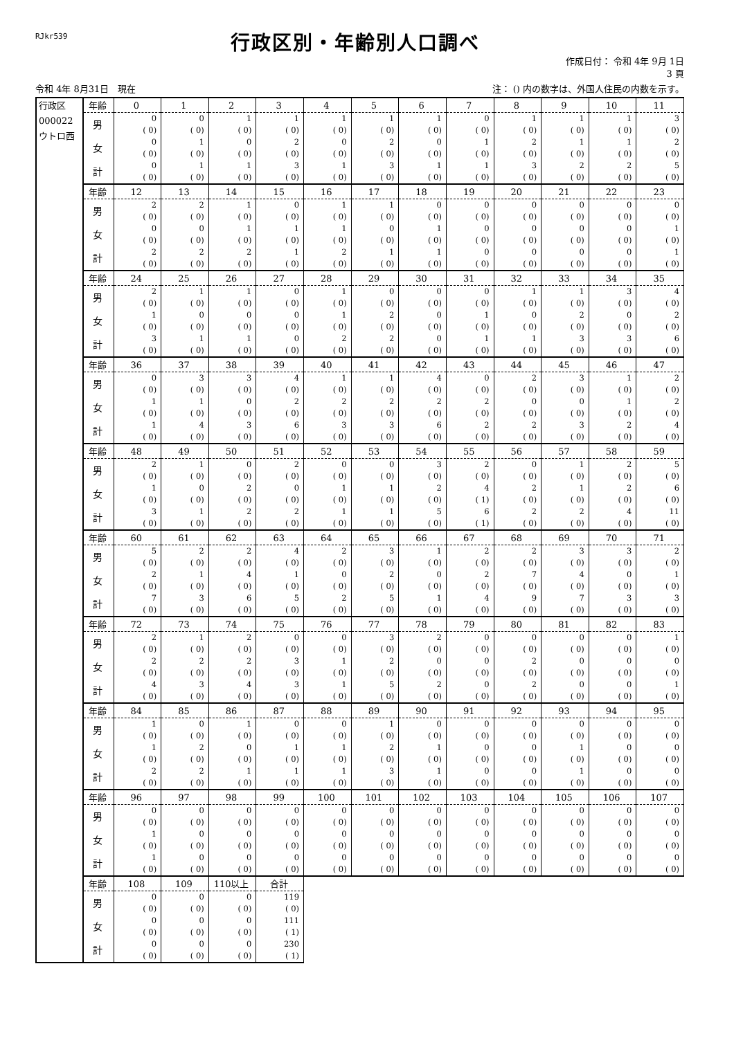RJkr539
行政区別・年齢別人口調べ
作成日付： 令和 4年 9月 1日
3 頁
令和 4年 8月31日　現在 注： () 内の数字は、外国人住民の内数を示す。
| 行政区 000022 ウトロ西 | 年齢 | 0 | 1 | 2 | 3 | 4 | 5 | 6 | 7 | 8 | 9 | 10 | 11 |
| | 男 | 0 ( 0) | 0 ( 0) | 1 ( 0) | 1 ( 0) | 1 ( 0) | 1 ( 0) | 1 ( 0) | 0 ( 0) | 1 ( 0) | 1 ( 0) | 1 ( 0) | 3 ( 0) |
| | 女 | 0 ( 0) | 1 ( 0) | 0 ( 0) | 2 ( 0) | 0 ( 0) | 2 ( 0) | 0 ( 0) | 1 ( 0) | 2 ( 0) | 1 ( 0) | 1 ( 0) | 2 ( 0) |
| | 計 | 0 ( 0) | 1 ( 0) | 1 ( 0) | 3 ( 0) | 1 ( 0) | 3 ( 0) | 1 ( 0) | 1 ( 0) | 3 ( 0) | 2 ( 0) | 2 ( 0) | 5 ( 0) |
| | 年齢 | 12 | 13 | 14 | 15 | 16 | 17 | 18 | 19 | 20 | 21 | 22 | 23 |
| | 男 | 2 ( 0) | 2 ( 0) | 1 ( 0) | 0 ( 0) | 1 ( 0) | 1 ( 0) | 0 ( 0) | 0 ( 0) | 0 ( 0) | 0 ( 0) | 0 ( 0) | 0 ( 0) |
| | 女 | 0 ( 0) | 0 ( 0) | 1 ( 0) | 1 ( 0) | 1 ( 0) | 0 ( 0) | 1 ( 0) | 0 ( 0) | 0 ( 0) | 0 ( 0) | 0 ( 0) | 1 ( 0) |
| | 計 | 2 ( 0) | 2 ( 0) | 2 ( 0) | 1 ( 0) | 2 ( 0) | 1 ( 0) | 1 ( 0) | 0 ( 0) | 0 ( 0) | 0 ( 0) | 0 ( 0) | 1 ( 0) |
| | 年齢 | 24 | 25 | 26 | 27 | 28 | 29 | 30 | 31 | 32 | 33 | 34 | 35 |
| | 男 | 2 ( 0) | 1 ( 0) | 1 ( 0) | 0 ( 0) | 1 ( 0) | 0 ( 0) | 0 ( 0) | 0 ( 0) | 1 ( 0) | 1 ( 0) | 3 ( 0) | 4 ( 0) |
| | 女 | 1 ( 0) | 0 ( 0) | 0 ( 0) | 0 ( 0) | 1 ( 0) | 2 ( 0) | 0 ( 0) | 1 ( 0) | 0 ( 0) | 2 ( 0) | 0 ( 0) | 2 ( 0) |
| | 計 | 3 ( 0) | 1 ( 0) | 1 ( 0) | 0 ( 0) | 2 ( 0) | 2 ( 0) | 0 ( 0) | 1 ( 0) | 1 ( 0) | 3 ( 0) | 3 ( 0) | 6 ( 0) |
| | 年齢 | 36 | 37 | 38 | 39 | 40 | 41 | 42 | 43 | 44 | 45 | 46 | 47 |
| | 男 | 0 ( 0) | 3 ( 0) | 3 ( 0) | 4 ( 0) | 1 ( 0) | 1 ( 0) | 4 ( 0) | 0 ( 0) | 2 ( 0) | 3 ( 0) | 1 ( 0) | 2 ( 0) |
| | 女 | 1 ( 0) | 1 ( 0) | 0 ( 0) | 2 ( 0) | 2 ( 0) | 2 ( 0) | 2 ( 0) | 2 ( 0) | 0 ( 0) | 0 ( 0) | 1 ( 0) | 2 ( 0) |
| | 計 | 1 ( 0) | 4 ( 0) | 3 ( 0) | 6 ( 0) | 3 ( 0) | 3 ( 0) | 6 ( 0) | 2 ( 0) | 2 ( 0) | 3 ( 0) | 2 ( 0) | 4 ( 0) |
| | 年齢 | 48 | 49 | 50 | 51 | 52 | 53 | 54 | 55 | 56 | 57 | 58 | 59 |
| | 男 | 2 ( 0) | 1 ( 0) | 0 ( 0) | 2 ( 0) | 0 ( 0) | 0 ( 0) | 3 ( 0) | 2 ( 0) | 0 ( 0) | 1 ( 0) | 2 ( 0) | 5 ( 0) |
| | 女 | 1 ( 0) | 0 ( 0) | 2 ( 0) | 0 ( 0) | 1 ( 0) | 1 ( 0) | 2 ( 0) | 4 ( 1) | 2 ( 0) | 1 ( 0) | 2 ( 0) | 6 ( 0) |
| | 計 | 3 ( 0) | 1 ( 0) | 2 ( 0) | 2 ( 0) | 1 ( 0) | 1 ( 0) | 5 ( 0) | 6 ( 1) | 2 ( 0) | 2 ( 0) | 4 ( 0) | 11 ( 0) |
| | 年齢 | 60 | 61 | 62 | 63 | 64 | 65 | 66 | 67 | 68 | 69 | 70 | 71 |
| | 男 | 5 ( 0) | 2 ( 0) | 2 ( 0) | 4 ( 0) | 2 ( 0) | 3 ( 0) | 1 ( 0) | 2 ( 0) | 2 ( 0) | 3 ( 0) | 3 ( 0) | 2 ( 0) |
| | 女 | 2 ( 0) | 1 ( 0) | 4 ( 0) | 1 ( 0) | 0 ( 0) | 2 ( 0) | 0 ( 0) | 2 ( 0) | 7 ( 0) | 4 ( 0) | 0 ( 0) | 1 ( 0) |
| | 計 | 7 ( 0) | 3 ( 0) | 6 ( 0) | 5 ( 0) | 2 ( 0) | 5 ( 0) | 1 ( 0) | 4 ( 0) | 9 ( 0) | 7 ( 0) | 3 ( 0) | 3 ( 0) |
| | 年齢 | 72 | 73 | 74 | 75 | 76 | 77 | 78 | 79 | 80 | 81 | 82 | 83 |
| | 男 | 2 ( 0) | 1 ( 0) | 2 ( 0) | 0 ( 0) | 0 ( 0) | 3 ( 0) | 2 ( 0) | 0 ( 0) | 0 ( 0) | 0 ( 0) | 0 ( 0) | 1 ( 0) |
| | 女 | 2 ( 0) | 2 ( 0) | 2 ( 0) | 3 ( 0) | 1 ( 0) | 2 ( 0) | 0 ( 0) | 0 ( 0) | 2 ( 0) | 0 ( 0) | 0 ( 0) | 0 ( 0) |
| | 計 | 4 ( 0) | 3 ( 0) | 4 ( 0) | 3 ( 0) | 1 ( 0) | 5 ( 0) | 2 ( 0) | 0 ( 0) | 2 ( 0) | 0 ( 0) | 0 ( 0) | 1 ( 0) |
| | 年齢 | 84 | 85 | 86 | 87 | 88 | 89 | 90 | 91 | 92 | 93 | 94 | 95 |
| | 男 | 1 ( 0) | 0 ( 0) | 1 ( 0) | 0 ( 0) | 0 ( 0) | 1 ( 0) | 0 ( 0) | 0 ( 0) | 0 ( 0) | 0 ( 0) | 0 ( 0) | 0 ( 0) |
| | 女 | 1 ( 0) | 2 ( 0) | 0 ( 0) | 1 ( 0) | 1 ( 0) | 2 ( 0) | 1 ( 0) | 0 ( 0) | 0 ( 0) | 1 ( 0) | 0 ( 0) | 0 ( 0) |
| | 計 | 2 ( 0) | 2 ( 0) | 1 ( 0) | 1 ( 0) | 1 ( 0) | 3 ( 0) | 1 ( 0) | 0 ( 0) | 0 ( 0) | 1 ( 0) | 0 ( 0) | 0 ( 0) |
| | 年齢 | 96 | 97 | 98 | 99 | 100 | 101 | 102 | 103 | 104 | 105 | 106 | 107 |
| | 男 | 0 ( 0) | 0 ( 0) | 0 ( 0) | 0 ( 0) | 0 ( 0) | 0 ( 0) | 0 ( 0) | 0 ( 0) | 0 ( 0) | 0 ( 0) | 0 ( 0) | 0 ( 0) |
| | 女 | 1 ( 0) | 0 ( 0) | 0 ( 0) | 0 ( 0) | 0 ( 0) | 0 ( 0) | 0 ( 0) | 0 ( 0) | 0 ( 0) | 0 ( 0) | 0 ( 0) | 0 ( 0) |
| | 計 | 1 ( 0) | 0 ( 0) | 0 ( 0) | 0 ( 0) | 0 ( 0) | 0 ( 0) | 0 ( 0) | 0 ( 0) | 0 ( 0) | 0 ( 0) | 0 ( 0) | 0 ( 0) |
| | 年齢 | 108 | 109 | 110以上 | 合計 | | | | | | | | |
| | 男 | 0 ( 0) | 0 ( 0) | 0 ( 0) | 119 ( 0) | | | | | | | | |
| | 女 | 0 ( 0) | 0 ( 0) | 0 ( 0) | 111 ( 1) | | | | | | | | |
| | 計 | 0 ( 0) | 0 ( 0) | 0 ( 0) | 230 ( 1) | | | | | | | | |